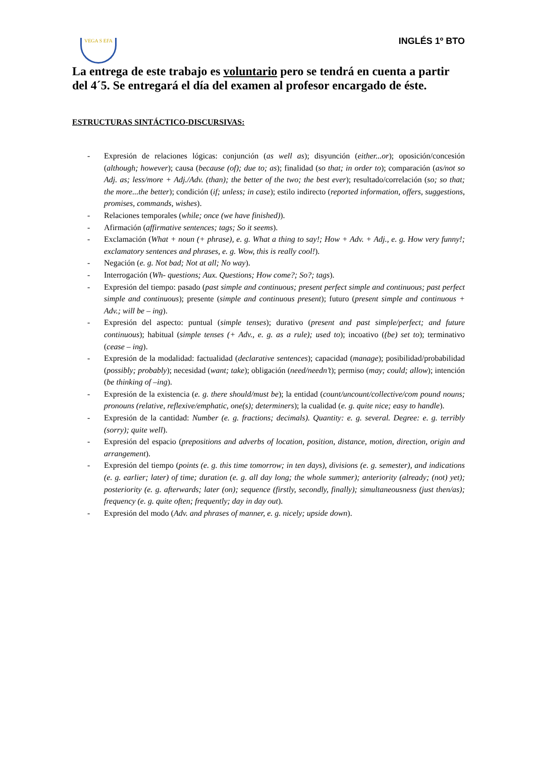VEGA S EFA
INGLÉS 1º BTO
La entrega de este trabajo es voluntario pero se tendrá en cuenta a partir del 4´5. Se entregará el día del examen al profesor encargado de éste.
ESTRUCTURAS SINTÁCTICO-DISCURSIVAS:
- Expresión de relaciones lógicas: conjunción (as well as); disyunción (either...or); oposición/concesión (although; however); causa (because (of); due to; as); finalidad (so that; in order to); comparación (as/not so Adj. as; less/more + Adj./Adv. (than); the better of the two; the best ever); resultado/correlación (so; so that; the more...the better); condición (if; unless; in case); estilo indirecto (reported information, offers, suggestions, promises, commands, wishes).
- Relaciones temporales (while; once (we have finished)).
- Afirmación (affirmative sentences; tags; So it seems).
- Exclamación (What + noun (+ phrase), e. g. What a thing to say!; How + Adv. + Adj., e. g. How very funny!; exclamatory sentences and phrases, e. g. Wow, this is really cool!).
- Negación (e. g. Not bad; Not at all; No way).
- Interrogación (Wh- questions; Aux. Questions; How come?; So?; tags).
- Expresión del tiempo: pasado (past simple and continuous; present perfect simple and continuous; past perfect simple and continuous); presente (simple and continuous present); futuro (present simple and continuous + Adv.; will be – ing).
- Expresión del aspecto: puntual (simple tenses); durativo (present and past simple/perfect; and future continuous); habitual (simple tenses (+ Adv., e. g. as a rule); used to); incoativo ((be) set to); terminativo (cease – ing).
- Expresión de la modalidad: factualidad (declarative sentences); capacidad (manage); posibilidad/probabilidad (possibly; probably); necesidad (want; take); obligación (need/needn’t); permiso (may; could; allow); intención (be thinking of –ing).
- Expresión de la existencia (e. g. there should/must be); la entidad (count/uncount/collective/com pound nouns; pronouns (relative, reflexive/emphatic, one(s); determiners); la cualidad (e. g. quite nice; easy to handle).
- Expresión de la cantidad: Number (e. g. fractions; decimals). Quantity: e. g. several. Degree: e. g. terribly (sorry); quite well).
- Expresión del espacio (prepositions and adverbs of location, position, distance, motion, direction, origin and arrangement).
- Expresión del tiempo (points (e. g. this time tomorrow; in ten days), divisions (e. g. semester), and indications (e. g. earlier; later) of time; duration (e. g. all day long; the whole summer); anteriority (already; (not) yet); posteriority (e. g. afterwards; later (on); sequence (firstly, secondly, finally); simultaneousness (just then/as); frequency (e. g. quite often; frequently; day in day out).
- Expresión del modo (Adv. and phrases of manner, e. g. nicely; upside down).